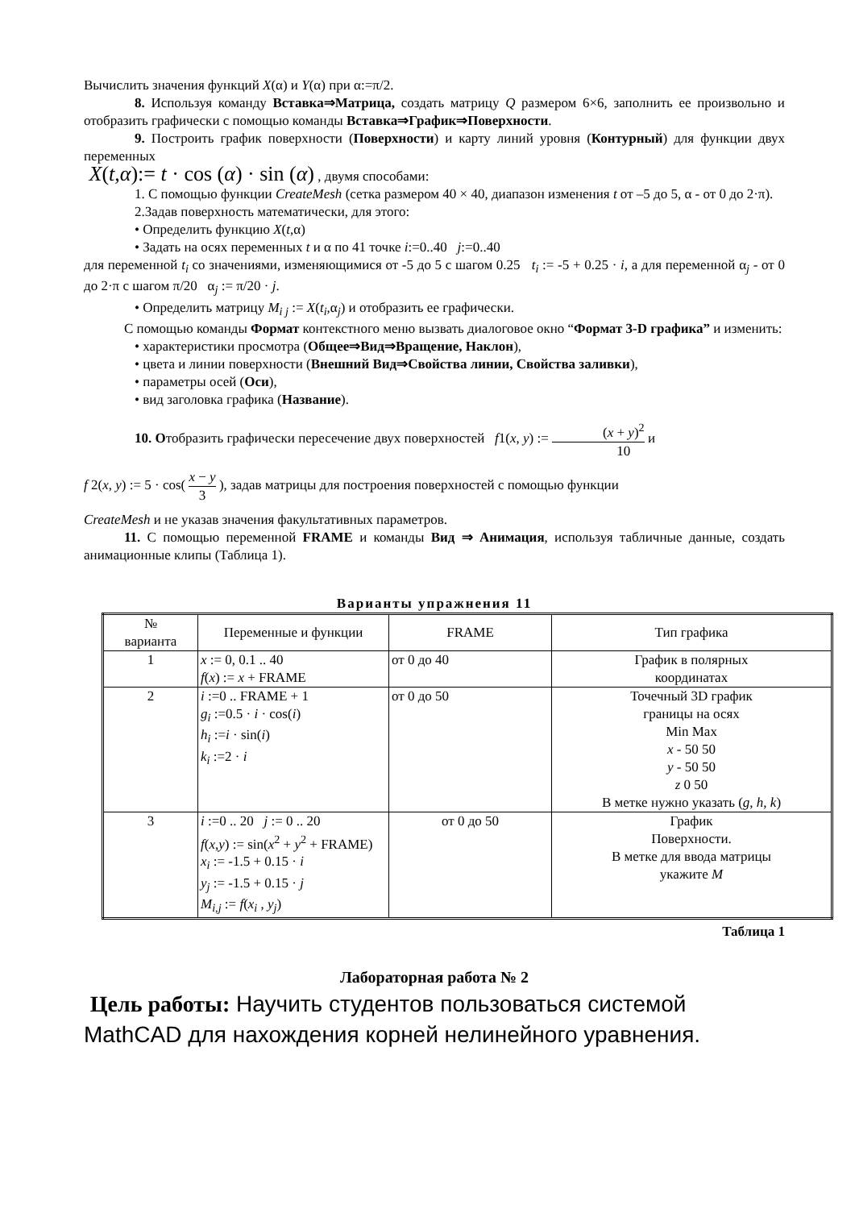Вычислить значения функций X(α) и Y(α) при α:=π/2.
8. Используя команду Вставка⇒Матрица, создать матрицу Q размером 6×6, заполнить ее произвольно и отобразить графически с помощью команды Вставка⇒График⇒Поверхности.
9. Построить график поверхности (Поверхности) и карту линий уровня (Контурный) для функции двух переменных
X(t,α):= t · cos (α) · sin (α) , двумя способами:
1. С помощью функции CreateMesh (сетка размером 40 × 40, диапазон изменения t от –5 до 5, α - от 0 до 2·π).
2.Задав поверхность математически, для этого:
• Определить функцию X(t, α)
• Задать на осях переменных t и α по 41 точке i:=0..40 j:=0..40
для переменной t<sub>i</sub> со значениями, изменяющимися от -5 до 5 с шагом 0.25 t<sub>i</sub> := -5 + 0.25 · i, а для переменной α<sub>j</sub> - от 0 до 2·π с шагом π/20 α<sub>j</sub> := π/20 · j.
• Определить матрицу M<sub>i j</sub> := X(t<sub>i</sub>,α<sub>j</sub>) и отобразить ее графически.
С помощью команды Формат контекстного меню вызвать диалоговое окно “Формат 3-D графика” и изменить:
• характеристики просмотра (Общее⇒Вид⇒Вращение, Наклон),
• цвета и линии поверхности (Внешний Вид⇒Свойства линии, Свойства заливки),
• параметры осей (Оси),
• вид заголовка графика (Название).
10. Отобразить графически пересечение двух поверхностей f1(x, y) := (x + y)<sup>2</sup> 10 и
f 2(x, y) := 5 · cos( x − y 3 ), задав матрицы для построения поверхностей с помощью функции
CreateMesh и не указав значения факультативных параметров.
11. С помощью переменной FRAME и команды Вид ⇒ Анимация, используя табличные данные, создать анимационные клипы (Таблица 1).
Варианты упражнения 11
| № варианта | Переменные и функции | FRAME | Тип графика |
| --- | --- | --- | --- |
| 1 | x := 0, 0.1 .. 40 f ( x ) := x + FRAME | от 0 до 40 | График в полярных координатах |
| 2 | i :=0 .. FRAME + 1 g<sub>i</sub> :=0.5 · i · cos( i ) h<sub>i</sub> := i · sin( i ) k<sub>i</sub> :=2 · i | от 0 до 50 | Точечный 3D график границы на осях Min Max x - 50 50 y - 50 50 z 0 50 В метке нужно указать ( g, h, k ) |
| 3 | i :=0 .. 20 j := 0 .. 20 f ( x,y ) := sin( x<sup>2</sup> + y<sup>2</sup> + FRAME) x<sub>i</sub> := -1.5 + 0.15 · i y<sub>j</sub> := -1.5 + 0.15 · j M<sub>i,j</sub> := f ( x<sub>i</sub> , y<sub>j</sub> ) | от 0 до 50 | График Поверхности. В метке для ввода матрицы укажите M |
Таблица 1
Лабораторная работа № 2
Цель работы: Научить студентов пользоваться системой MathCAD для нахождения корней нелинейного уравнения.